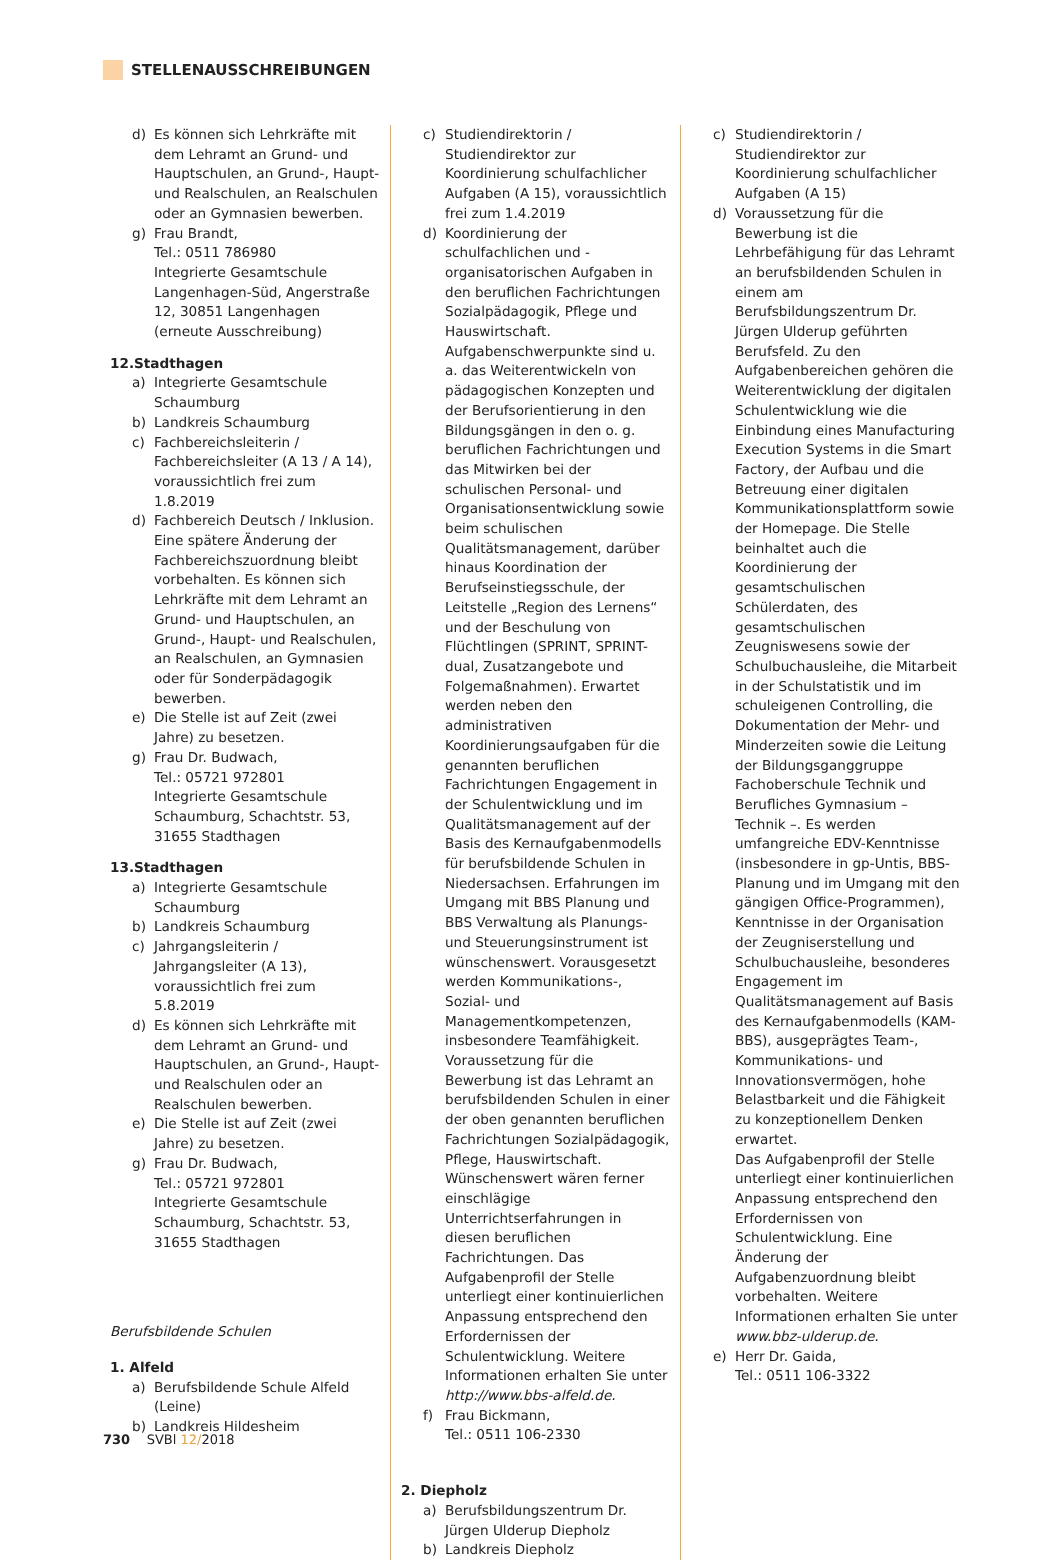STELLENAUSSCHREIBUNGEN
d) Es können sich Lehrkräfte mit dem Lehramt an Grund- und Hauptschulen, an Grund-, Haupt- und Realschulen, an Realschulen oder an Gymnasien bewerben.
g) Frau Brandt,
Tel.: 0511 786980
Integrierte Gesamtschule Langenhagen-Süd, Angerstraße 12, 30851 Langenhagen
(erneute Ausschreibung)
12.Stadthagen
a) Integrierte Gesamtschule Schaumburg
b) Landkreis Schaumburg
c) Fachbereichsleiterin / Fachbereichsleiter (A 13 / A 14), voraussichtlich frei zum 1.8.2019
d) Fachbereich Deutsch / Inklusion. Eine spätere Änderung der Fachbereichszuordnung bleibt vorbehalten. Es können sich Lehrkräfte mit dem Lehramt an Grund- und Hauptschulen, an Grund-, Haupt- und Realschulen, an Realschulen, an Gymnasien oder für Sonderpädagogik bewerben.
e) Die Stelle ist auf Zeit (zwei Jahre) zu besetzen.
g) Frau Dr. Budwach,
Tel.: 05721 972801
Integrierte Gesamtschule Schaumburg, Schachtstr. 53, 31655 Stadthagen
13.Stadthagen
a) Integrierte Gesamtschule Schaumburg
b) Landkreis Schaumburg
c) Jahrgangsleiterin / Jahrgangsleiter (A 13), voraussichtlich frei zum 5.8.2019
d) Es können sich Lehrkräfte mit dem Lehramt an Grund- und Hauptschulen, an Grund-, Haupt- und Realschulen oder an Realschulen bewerben.
e) Die Stelle ist auf Zeit (zwei Jahre) zu besetzen.
g) Frau Dr. Budwach,
Tel.: 05721 972801
Integrierte Gesamtschule Schaumburg, Schachtstr. 53, 31655 Stadthagen
Berufsbildende Schulen
1. Alfeld
a) Berufsbildende Schule Alfeld (Leine)
b) Landkreis Hildesheim
c) Studiendirektorin / Studiendirektor zur Koordinierung schulfachlicher Aufgaben (A 15), voraussichtlich frei zum 1.4.2019
d) Koordinierung der schulfachlichen und -organisatorischen Aufgaben in den beruflichen Fachrichtungen Sozialpädagogik, Pflege und Hauswirtschaft. Aufgabenschwerpunkte sind u. a. das Weiterentwickeln von pädagogischen Konzepten und der Berufsorientierung in den Bildungsgängen in den o. g. beruflichen Fachrichtungen und das Mitwirken bei der schulischen Personal- und Organisationsentwicklung sowie beim schulischen Qualitätsmanagement, darüber hinaus Koordination der Berufseinstiegsschule, der Leitstelle „Region des Lernens“ und der Beschulung von Flüchtlingen (SPRINT, SPRINT-dual, Zusatzangebote und Folgemaßnahmen). Erwartet werden neben den administrativen Koordinierungsaufgaben für die genannten beruflichen Fachrichtungen Engagement in der Schulentwicklung und im Qualitätsmanagement auf der Basis des Kernaufgabenmodells für berufsbildende Schulen in Niedersachsen. Erfahrungen im Umgang mit BBS Planung und BBS Verwaltung als Planungs- und Steuerungsinstrument ist wünschenswert. Vorausgesetzt werden Kommunikations-, Sozial- und Managementkompetenzen, insbesondere Teamfähigkeit. Voraussetzung für die Bewerbung ist das Lehramt an berufsbildenden Schulen in einer der oben genannten beruflichen Fachrichtungen Sozialpädagogik, Pflege, Hauswirtschaft. Wünschenswert wären ferner einschlägige Unterrichtserfahrungen in diesen beruflichen Fachrichtungen. Das Aufgabenprofil der Stelle unterliegt einer kontinuierlichen Anpassung entsprechend den Erfordernissen der Schulentwicklung. Weitere Informationen erhalten Sie unter http://www.bbs-alfeld.de.
f) Frau Bickmann,
Tel.: 0511 106-2330
2. Diepholz
a) Berufsbildungszentrum Dr. Jürgen Ulderup Diepholz
b) Landkreis Diepholz
c) Studiendirektorin / Studiendirektor zur Koordinierung schulfachlicher Aufgaben (A 15)
d) Voraussetzung für die Bewerbung ist die Lehrbefähigung für das Lehramt an berufsbildenden Schulen in einem am Berufsbildungszentrum Dr. Jürgen Ulderup geführten Berufsfeld. Zu den Aufgabenbereichen gehören die Weiterentwicklung der digitalen Schulentwicklung wie die Einbindung eines Manufacturing Execution Systems in die Smart Factory, der Aufbau und die Betreuung einer digitalen Kommunikationsplattform sowie der Homepage. Die Stelle beinhaltet auch die Koordinierung der gesamtschulischen Schülerdaten, des gesamtschulischen Zeugniswesens sowie der Schulbuchausleihe, die Mitarbeit in der Schulstatistik und im schuleigenen Controlling, die Dokumentation der Mehr- und Minderzeiten sowie die Leitung der Bildungsganggruppe Fachoberschule Technik und Berufliches Gymnasium – Technik –. Es werden umfangreiche EDV-Kenntnisse (insbesondere in gp-Untis, BBS-Planung und im Umgang mit den gängigen Office-Programmen), Kenntnisse in der Organisation der Zeugniserstellung und Schulbuchausleihe, besonderes Engagement im Qualitätsmanagement auf Basis des Kernaufgabenmodells (KAM-BBS), ausgeprägtes Team-, Kommunikations- und Innovationsvermögen, hohe Belastbarkeit und die Fähigkeit zu konzeptionellem Denken erwartet.
Das Aufgabenprofil der Stelle unterliegt einer kontinuierlichen Anpassung entsprechend den Erfordernissen von Schulentwicklung. Eine Änderung der Aufgabenzuordnung bleibt vorbehalten. Weitere Informationen erhalten Sie unter www.bbz-ulderup.de.
e) Herr Dr. Gaida,
Tel.: 0511 106-3322
730 SVBl 12/2018